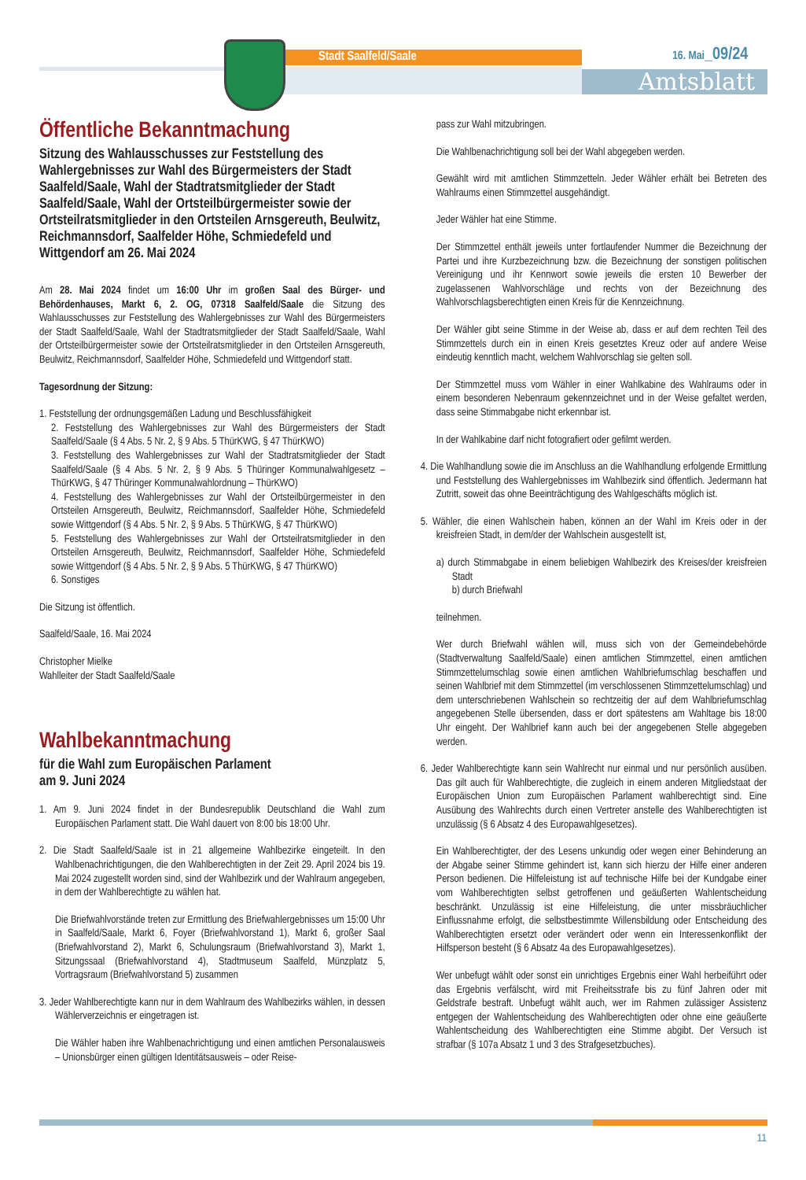Stadt Saalfeld/Saale 16. Mai_09/24
Amtsblatt
Öffentliche Bekanntmachung
Sitzung des Wahlausschusses zur Feststellung des Wahlergebnisses zur Wahl des Bürgermeisters der Stadt Saalfeld/Saale, Wahl der Stadtratsmitglieder der Stadt Saalfeld/Saale, Wahl der Ortsteilbürgermeister sowie der Ortsteilratsmitglieder in den Ortsteilen Arnsgereuth, Beulwitz, Reichmannsdorf, Saalfelder Höhe, Schmiedefeld und Wittgendorf am 26. Mai 2024
Am 28. Mai 2024 findet um 16:00 Uhr im großen Saal des Bürger- und Behördenhauses, Markt 6, 2. OG, 07318 Saalfeld/Saale die Sitzung des Wahlausschusses zur Feststellung des Wahlergebnisses zur Wahl des Bürgermeisters der Stadt Saalfeld/Saale, Wahl der Stadtratsmitglieder der Stadt Saalfeld/Saale, Wahl der Ortsteilbürgermeister sowie der Ortsteilratsmitglieder in den Ortsteilen Arnsgereuth, Beulwitz, Reichmannsdorf, Saalfelder Höhe, Schmiedefeld und Wittgendorf statt.
Tagesordnung der Sitzung:
1. Feststellung der ordnungsgemäßen Ladung und Beschlussfähigkeit
2. Feststellung des Wahlergebnisses zur Wahl des Bürgermeisters der Stadt Saalfeld/Saale (§ 4 Abs. 5 Nr. 2, § 9 Abs. 5 ThürKWG, § 47 ThürKWO)
3. Feststellung des Wahlergebnisses zur Wahl der Stadtratsmitglieder der Stadt Saalfeld/Saale (§ 4 Abs. 5 Nr. 2, § 9 Abs. 5 Thüringer Kommunalwahlgesetz – ThürKWG, § 47 Thüringer Kommunalwahlordnung – ThürKWO)
4. Feststellung des Wahlergebnisses zur Wahl der Ortsteilbürgermeister in den Ortsteilen Arnsgereuth, Beulwitz, Reichmannsdorf, Saalfelder Höhe, Schmiedefeld sowie Wittgendorf (§ 4 Abs. 5 Nr. 2, § 9 Abs. 5 ThürKWG, § 47 ThürKWO)
5. Feststellung des Wahlergebnisses zur Wahl der Ortsteilratsmitglieder in den Ortsteilen Arnsgereuth, Beulwitz, Reichmannsdorf, Saalfelder Höhe, Schmiedefeld sowie Wittgendorf (§ 4 Abs. 5 Nr. 2, § 9 Abs. 5 ThürKWG, § 47 ThürKWO)
6. Sonstiges
Die Sitzung ist öffentlich.
Saalfeld/Saale, 16. Mai 2024
Christopher Mielke
Wahlleiter der Stadt Saalfeld/Saale
Wahlbekanntmachung
für die Wahl zum Europäischen Parlament
am 9. Juni 2024
1. Am 9. Juni 2024 findet in der Bundesrepublik Deutschland die Wahl zum Europäischen Parlament statt. Die Wahl dauert von 8:00 bis 18:00 Uhr.
2. Die Stadt Saalfeld/Saale ist in 21 allgemeine Wahlbezirke eingeteilt. In den Wahlbenachrichtigungen, die den Wahlberechtigten in der Zeit 29. April 2024 bis 19. Mai 2024 zugestellt worden sind, sind der Wahlbezirk und der Wahlraum angegeben, in dem der Wahlberechtigte zu wählen hat.
Die Briefwahlvorstände treten zur Ermittlung des Briefwahlergebnisses um 15:00 Uhr in Saalfeld/Saale, Markt 6, Foyer (Briefwahlvorstand 1), Markt 6, großer Saal (Briefwahlvorstand 2), Markt 6, Schulungsraum (Briefwahlvorstand 3), Markt 1, Sitzungssaal (Briefwahlvorstand 4), Stadtmuseum Saalfeld, Münzplatz 5, Vortragsraum (Briefwahlvorstand 5) zusammen
3. Jeder Wahlberechtigte kann nur in dem Wahlraum des Wahlbezirks wählen, in dessen Wählerverzeichnis er eingetragen ist.
Die Wähler haben ihre Wahlbenachrichtigung und einen amtlichen Personalausweis – Unionsbürger einen gültigen Identitätsausweis – oder Reise-
pass zur Wahl mitzubringen.
Die Wahlbenachrichtigung soll bei der Wahl abgegeben werden.
Gewählt wird mit amtlichen Stimmzetteln. Jeder Wähler erhält bei Betreten des Wahlraums einen Stimmzettel ausgehändigt.
Jeder Wähler hat eine Stimme.
Der Stimmzettel enthält jeweils unter fortlaufender Nummer die Bezeichnung der Partei und ihre Kurzbezeichnung bzw. die Bezeichnung der sonstigen politischen Vereinigung und ihr Kennwort sowie jeweils die ersten 10 Bewerber der zugelassenen Wahlvorschläge und rechts von der Bezeichnung des Wahlvorschlagsberechtigten einen Kreis für die Kennzeichnung.
Der Wähler gibt seine Stimme in der Weise ab, dass er auf dem rechten Teil des Stimmzettels durch ein in einen Kreis gesetztes Kreuz oder auf andere Weise eindeutig kenntlich macht, welchem Wahlvorschlag sie gelten soll.
Der Stimmzettel muss vom Wähler in einer Wahlkabine des Wahlraums oder in einem besonderen Nebenraum gekennzeichnet und in der Weise gefaltet werden, dass seine Stimmabgabe nicht erkennbar ist.
In der Wahlkabine darf nicht fotografiert oder gefilmt werden.
4. Die Wahlhandlung sowie die im Anschluss an die Wahlhandlung erfolgende Ermittlung und Feststellung des Wahlergebnisses im Wahlbezirk sind öffentlich. Jedermann hat Zutritt, soweit das ohne Beeinträchtigung des Wahlgeschäfts möglich ist.
5. Wähler, die einen Wahlschein haben, können an der Wahl im Kreis oder in der kreisfreien Stadt, in dem/der der Wahlschein ausgestellt ist,
a) durch Stimmabgabe in einem beliebigen Wahlbezirk des Kreises/der kreisfreien Stadt
b) durch Briefwahl
teilnehmen.
Wer durch Briefwahl wählen will, muss sich von der Gemeindebehörde (Stadtverwaltung Saalfeld/Saale) einen amtlichen Stimmzettel, einen amtlichen Stimmzettelumschlag sowie einen amtlichen Wahlbriefumschlag beschaffen und seinen Wahlbrief mit dem Stimmzettel (im verschlossenen Stimmzettelumschlag) und dem unterschriebenen Wahlschein so rechtzeitig der auf dem Wahlbriefumschlag angegebenen Stelle übersenden, dass er dort spätestens am Wahltage bis 18:00 Uhr eingeht. Der Wahlbrief kann auch bei der angegebenen Stelle abgegeben werden.
6. Jeder Wahlberechtigte kann sein Wahlrecht nur einmal und nur persönlich ausüben. Das gilt auch für Wahlberechtigte, die zugleich in einem anderen Mitgliedstaat der Europäischen Union zum Europäischen Parlament wahlberechtigt sind. Eine Ausübung des Wahlrechts durch einen Vertreter anstelle des Wahlberechtigten ist unzulässig (§ 6 Absatz 4 des Europawahlgesetzes).
Ein Wahlberechtigter, der des Lesens unkundig oder wegen einer Behinderung an der Abgabe seiner Stimme gehindert ist, kann sich hierzu der Hilfe einer anderen Person bedienen. Die Hilfeleistung ist auf technische Hilfe bei der Kundgabe einer vom Wahlberechtigten selbst getroffenen und geäußerten Wahlentscheidung beschränkt. Unzulässig ist eine Hilfeleistung, die unter missbräuchlicher Einflussnahme erfolgt, die selbstbestimmte Willensbildung oder Entscheidung des Wahlberechtigten ersetzt oder verändert oder wenn ein Interessenkonflikt der Hilfsperson besteht (§ 6 Absatz 4a des Europawahlgesetzes).
Wer unbefugt wählt oder sonst ein unrichtiges Ergebnis einer Wahl herbeiführt oder das Ergebnis verfälscht, wird mit Freiheitsstrafe bis zu fünf Jahren oder mit Geldstrafe bestraft. Unbefugt wählt auch, wer im Rahmen zulässiger Assistenz entgegen der Wahlentscheidung des Wahlberechtigten oder ohne eine geäußerte Wahlentscheidung des Wahlberechtigten eine Stimme abgibt. Der Versuch ist strafbar (§ 107a Absatz 1 und 3 des Strafgesetzbuches).
11